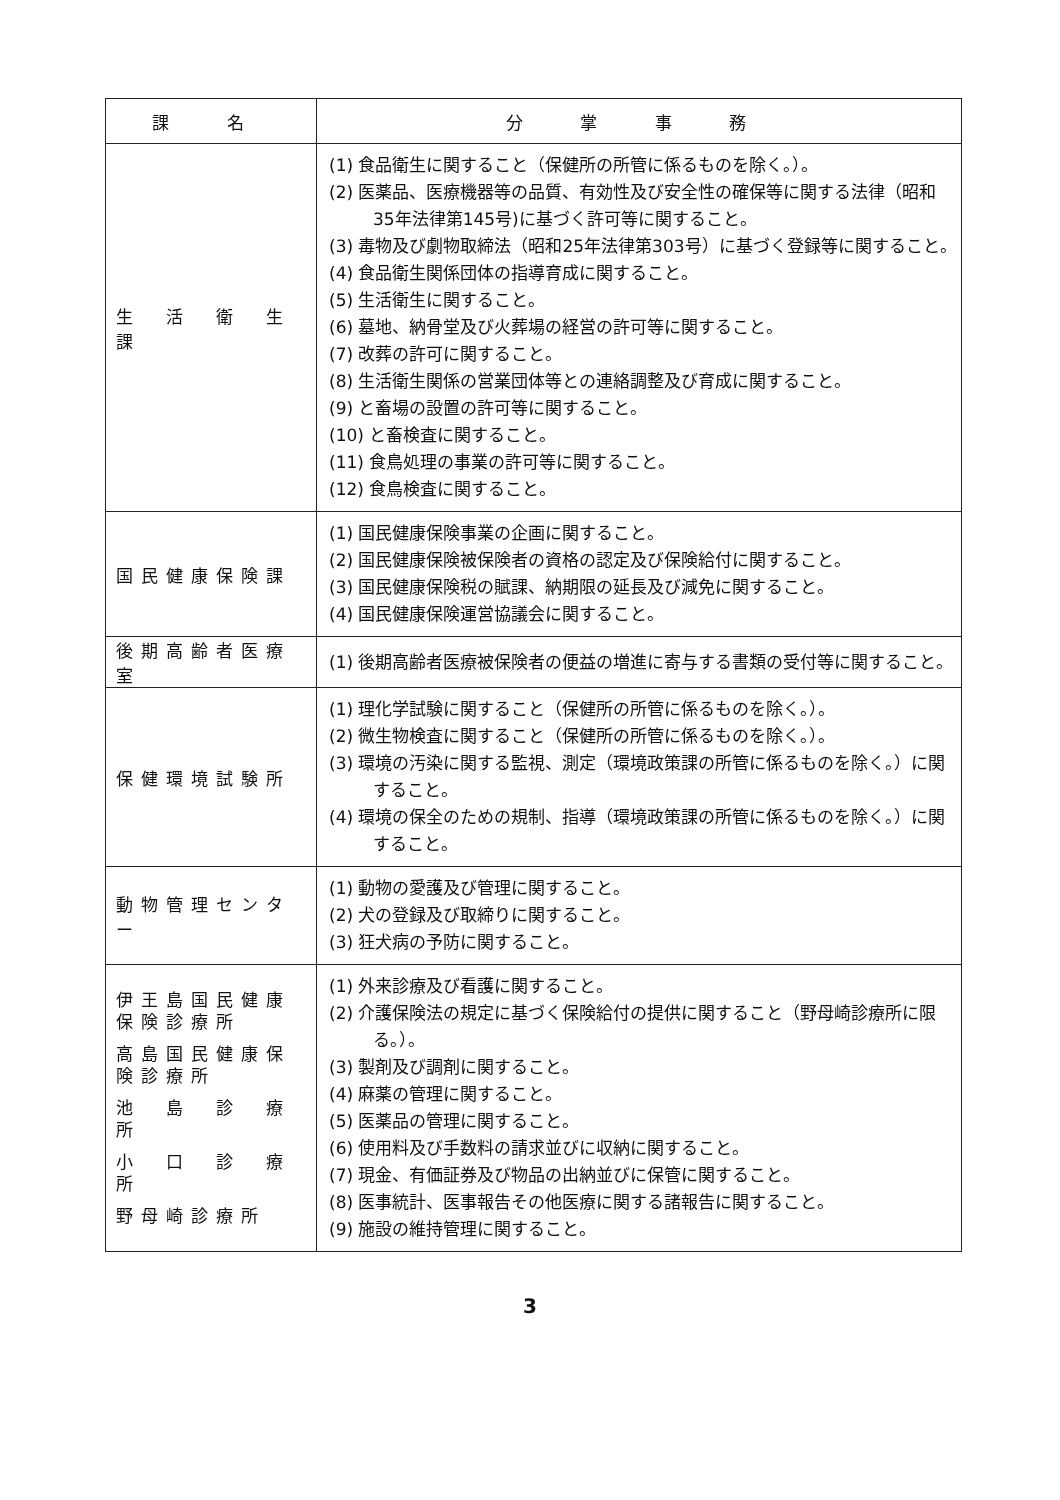| 課 名 | 分 掌 事 務 |
| --- | --- |
| 生 活 衛 生 課 | (1) 食品衛生に関すること（保健所の所管に係るものを除く。）。 (2) 医薬品、医療機器等の品質、有効性及び安全性の確保等に関する法律（昭和35年法律第145号)に基づく許可等に関すること。 (3) 毒物及び劇物取締法（昭和25年法律第303号）に基づく登録等に関すること。 (4) 食品衛生関係団体の指導育成に関すること。 (5) 生活衛生に関すること。 (6) 墓地、納骨堂及び火葬場の経営の許可等に関すること。 (7) 改葬の許可に関すること。 (8) 生活衛生関係の営業団体等との連絡調整及び育成に関すること。 (9) と畜場の設置の許可等に関すること。 (10) と畜検査に関すること。 (11) 食鳥処理の事業の許可等に関すること。 (12) 食鳥検査に関すること。 |
| 国民健康保険課 | (1) 国民健康保険事業の企画に関すること。 (2) 国民健康保険被保険者の資格の認定及び保険給付に関すること。 (3) 国民健康保険税の賦課、納期限の延長及び減免に関すること。 (4) 国民健康保険運営協議会に関すること。 |
| 後期高齢者医療室 | (1) 後期高齢者医療被保険者の便益の増進に寄与する書類の受付等に関すること。 |
| 保健環境試験所 | (1) 理化学試験に関すること（保健所の所管に係るものを除く。）。 (2) 微生物検査に関すること（保健所の所管に係るものを除く。）。 (3) 環境の汚染に関する監視、測定（環境政策課の所管に係るものを除く。）に関すること。 (4) 環境の保全のための規制、指導（環境政策課の所管に係るものを除く。）に関すること。 |
| 動物管理センター | (1) 動物の愛護及び管理に関すること。 (2) 犬の登録及び取締りに関すること。 (3) 狂犬病の予防に関すること。 |
| 伊王島国民健康保険診療所 高島国民健康保険診療所 池 島 診 療 所 小 口 診 療 所 野母崎診療所 | (1) 外来診療及び看護に関すること。 (2) 介護保険法の規定に基づく保険給付の提供に関すること（野母崎診療所に限る。）。 (3) 製剤及び調剤に関すること。 (4) 麻薬の管理に関すること。 (5) 医薬品の管理に関すること。 (6) 使用料及び手数料の請求並びに収納に関すること。 (7) 現金、有価証券及び物品の出納並びに保管に関すること。 (8) 医事統計、医事報告その他医療に関する諸報告に関すること。 (9) 施設の維持管理に関すること。 |
3